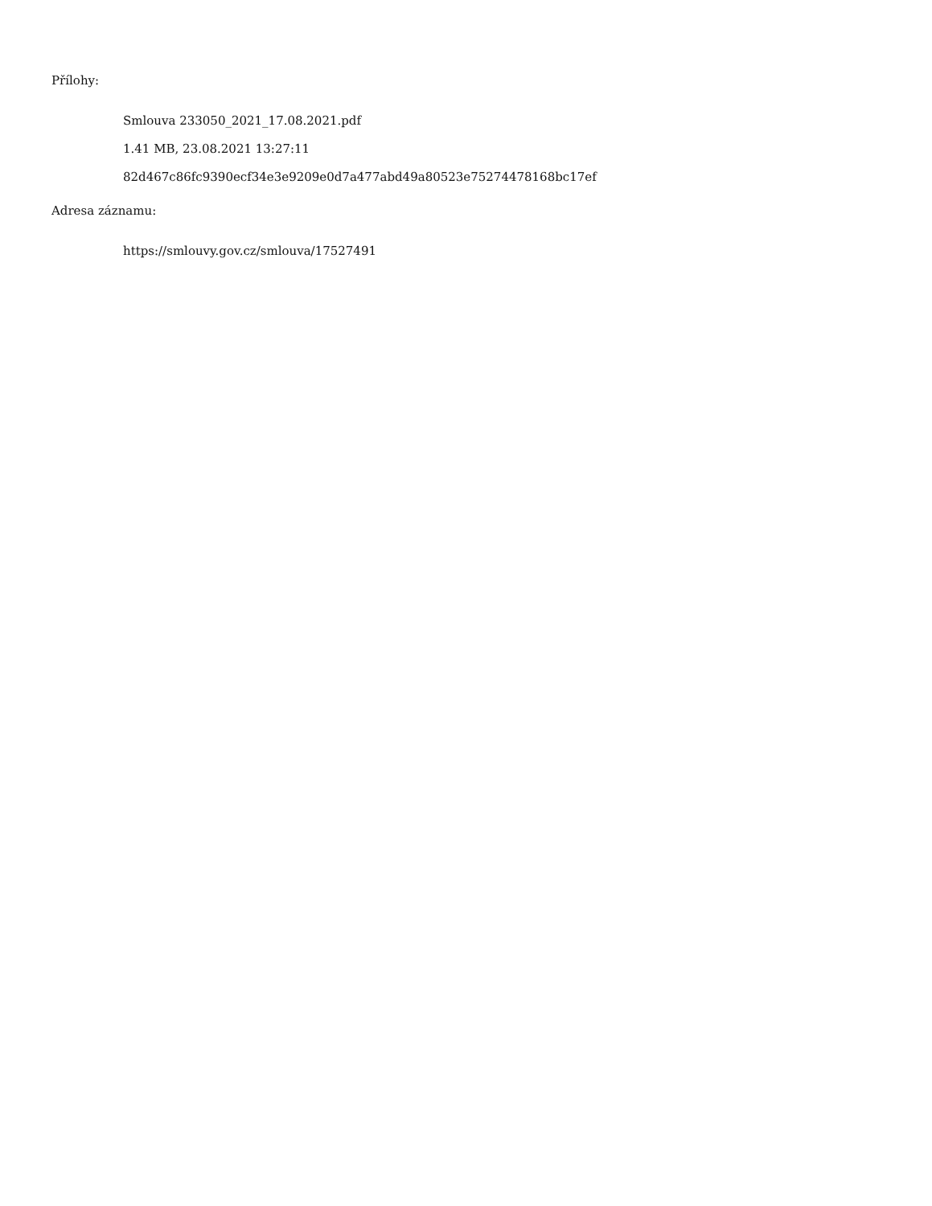Přílohy:
Smlouva 233050_2021_17.08.2021.pdf
1.41 MB, 23.08.2021 13:27:11
82d467c86fc9390ecf34e3e9209e0d7a477abd49a80523e75274478168bc17ef
Adresa záznamu:
https://smlouvy.gov.cz/smlouva/17527491